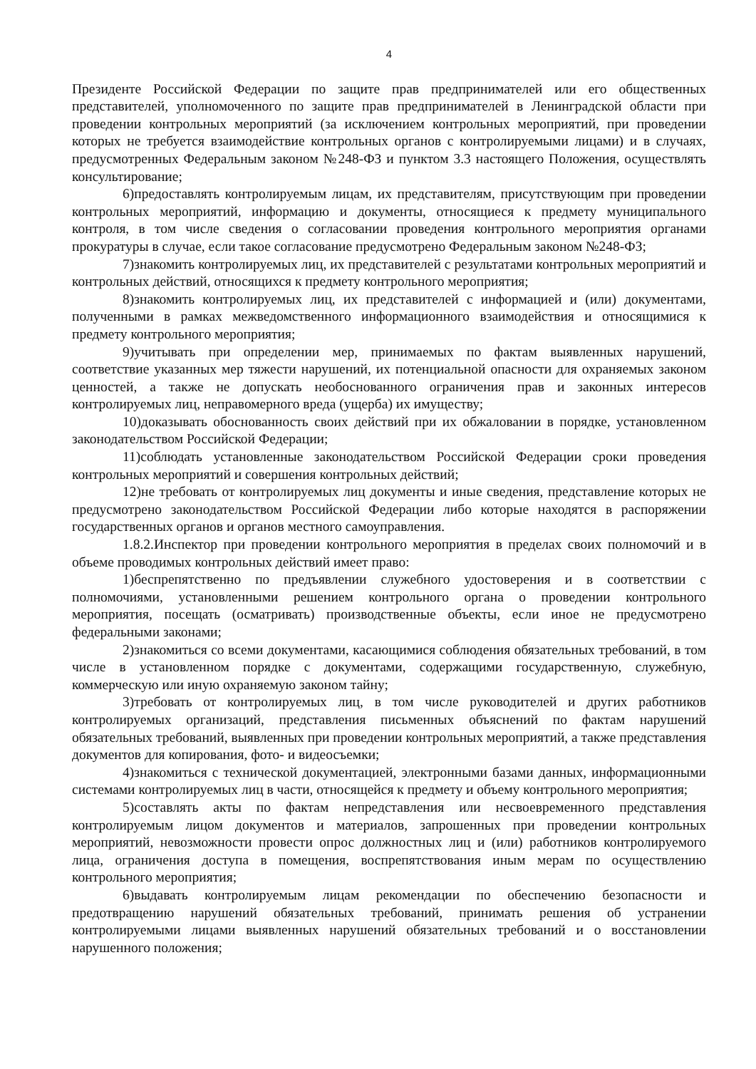4
Президенте Российской Федерации по защите прав предпринимателей или его общественных представителей, уполномоченного по защите прав предпринимателей в Ленинградской области при проведении контрольных мероприятий (за исключением контрольных мероприятий, при проведении которых не требуется взаимодействие контрольных органов с контролируемыми лицами) и в случаях, предусмотренных Федеральным законом №248-ФЗ и пунктом 3.3 настоящего Положения, осуществлять консультирование;
6)предоставлять контролируемым лицам, их представителям, присутствующим при проведении контрольных мероприятий, информацию и документы, относящиеся к предмету муниципального контроля, в том числе сведения о согласовании проведения контрольного мероприятия органами прокуратуры в случае, если такое согласование предусмотрено Федеральным законом №248-ФЗ;
7)знакомить контролируемых лиц, их представителей с результатами контрольных мероприятий и контрольных действий, относящихся к предмету контрольного мероприятия;
8)знакомить контролируемых лиц, их представителей с информацией и (или) документами, полученными в рамках межведомственного информационного взаимодействия и относящимися к предмету контрольного мероприятия;
9)учитывать при определении мер, принимаемых по фактам выявленных нарушений, соответствие указанных мер тяжести нарушений, их потенциальной опасности для охраняемых законом ценностей, а также не допускать необоснованного ограничения прав и законных интересов контролируемых лиц, неправомерного вреда (ущерба) их имуществу;
10)доказывать обоснованность своих действий при их обжаловании в порядке, установленном законодательством Российской Федерации;
11)соблюдать установленные законодательством Российской Федерации сроки проведения контрольных мероприятий и совершения контрольных действий;
12)не требовать от контролируемых лиц документы и иные сведения, представление которых не предусмотрено законодательством Российской Федерации либо которые находятся в распоряжении государственных органов и органов местного самоуправления.
1.8.2.Инспектор при проведении контрольного мероприятия в пределах своих полномочий и в объеме проводимых контрольных действий имеет право:
1)беспрепятственно по предъявлении служебного удостоверения и в соответствии с полномочиями, установленными решением контрольного органа о проведении контрольного мероприятия, посещать (осматривать) производственные объекты, если иное не предусмотрено федеральными законами;
2)знакомиться со всеми документами, касающимися соблюдения обязательных требований, в том числе в установленном порядке с документами, содержащими государственную, служебную, коммерческую или иную охраняемую законом тайну;
3)требовать от контролируемых лиц, в том числе руководителей и других работников контролируемых организаций, представления письменных объяснений по фактам нарушений обязательных требований, выявленных при проведении контрольных мероприятий, а также представления документов для копирования, фото- и видеосъемки;
4)знакомиться с технической документацией, электронными базами данных, информационными системами контролируемых лиц в части, относящейся к предмету и объему контрольного мероприятия;
5)составлять акты по фактам непредставления или несвоевременного представления контролируемым лицом документов и материалов, запрошенных при проведении контрольных мероприятий, невозможности провести опрос должностных лиц и (или) работников контролируемого лица, ограничения доступа в помещения, воспрепятствования иным мерам по осуществлению контрольного мероприятия;
6)выдавать контролируемым лицам рекомендации по обеспечению безопасности и предотвращению нарушений обязательных требований, принимать решения об устранении контролируемыми лицами выявленных нарушений обязательных требований и о восстановлении нарушенного положения;